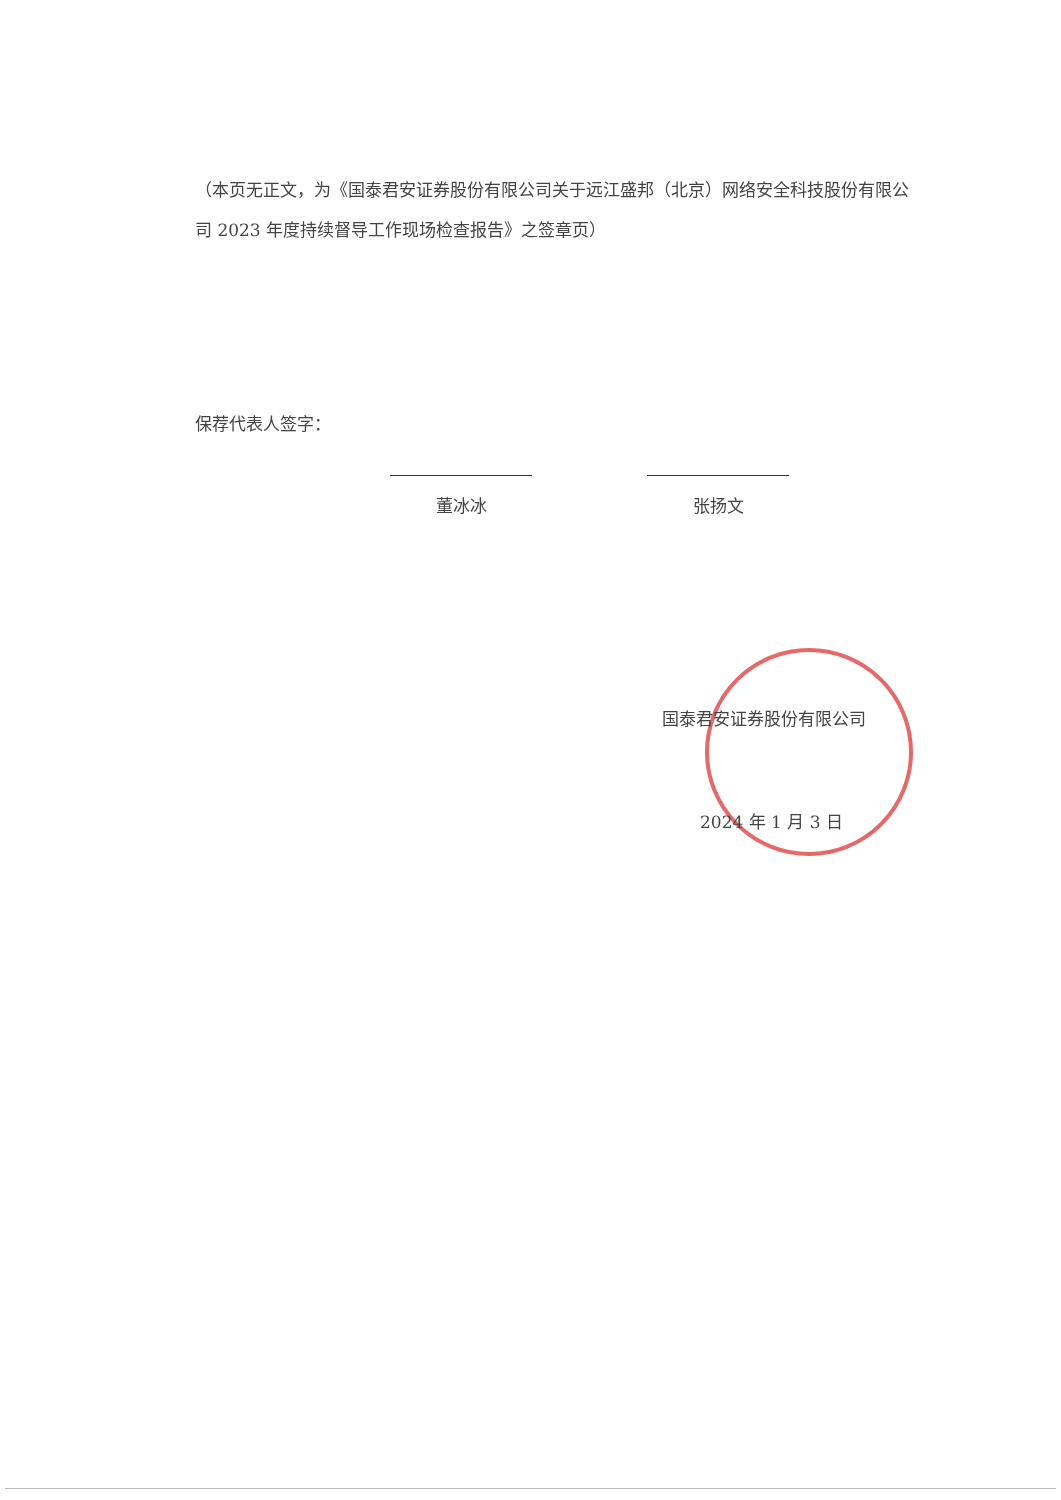（本页无正文，为《国泰君安证券股份有限公司关于远江盛邦（北京）网络安全科技股份有限公司 2023 年度持续督导工作现场检查报告》之签章页）
保荐代表人签字：
董冰冰 张扬文
国泰君安证券股份有限公司
2024 年 1 月 3 日